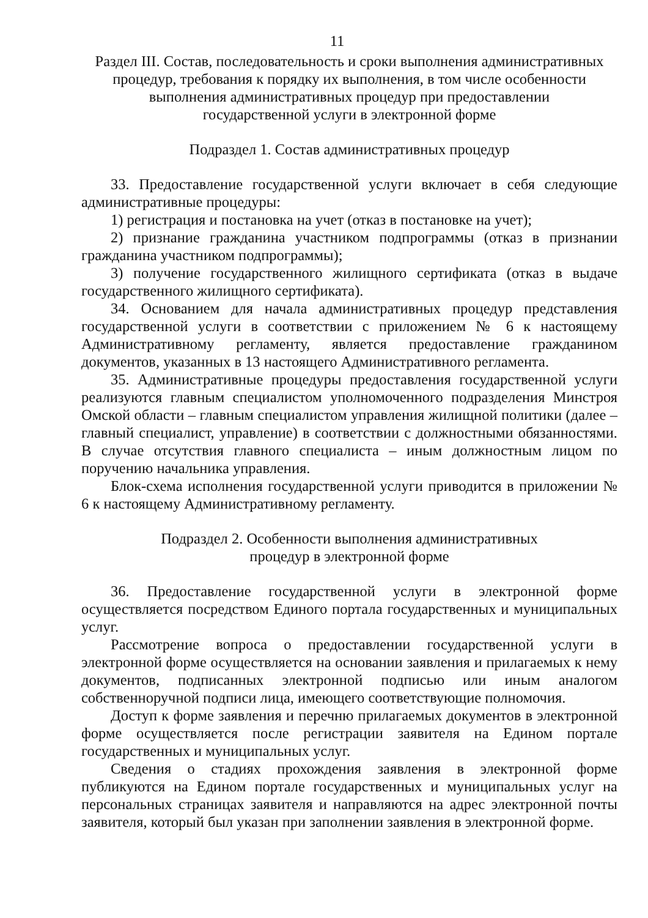11
Раздел III. Состав, последовательность и сроки выполнения административных
процедур, требования к порядку их выполнения, в том числе особенности
выполнения административных процедур при предоставлении
государственной услуги в электронной форме
Подраздел 1. Состав административных процедур
33. Предоставление государственной услуги включает в себя следующие административные процедуры:
1) регистрация и постановка на учет (отказ в постановке на учет);
2) признание гражданина участником подпрограммы (отказ в признании гражданина участником подпрограммы);
3) получение государственного жилищного сертификата (отказ в выдаче государственного жилищного сертификата).
34. Основанием для начала административных процедур представления государственной услуги в соответствии с приложением № 6 к настоящему Административному регламенту, является предоставление гражданином документов, указанных в 13 настоящего Административного регламента.
35. Административные процедуры предоставления государственной услуги реализуются главным специалистом уполномоченного подразделения Минстроя Омской области – главным специалистом управления жилищной политики (далее – главный специалист, управление) в соответствии с должностными обязанностями. В случае отсутствия главного специалиста – иным должностным лицом по поручению начальника управления.
Блок-схема исполнения государственной услуги приводится в приложении № 6 к настоящему Административному регламенту.
Подраздел 2. Особенности выполнения административных
процедур в электронной форме
36. Предоставление государственной услуги в электронной форме осуществляется посредством Единого портала государственных и муниципальных услуг.
Рассмотрение вопроса о предоставлении государственной услуги в электронной форме осуществляется на основании заявления и прилагаемых к нему документов, подписанных электронной подписью или иным аналогом собственноручной подписи лица, имеющего соответствующие полномочия.
Доступ к форме заявления и перечню прилагаемых документов в электронной форме осуществляется после регистрации заявителя на Едином портале государственных и муниципальных услуг.
Сведения о стадиях прохождения заявления в электронной форме публикуются на Едином портале государственных и муниципальных услуг на персональных страницах заявителя и направляются на адрес электронной почты заявителя, который был указан при заполнении заявления в электронной форме.